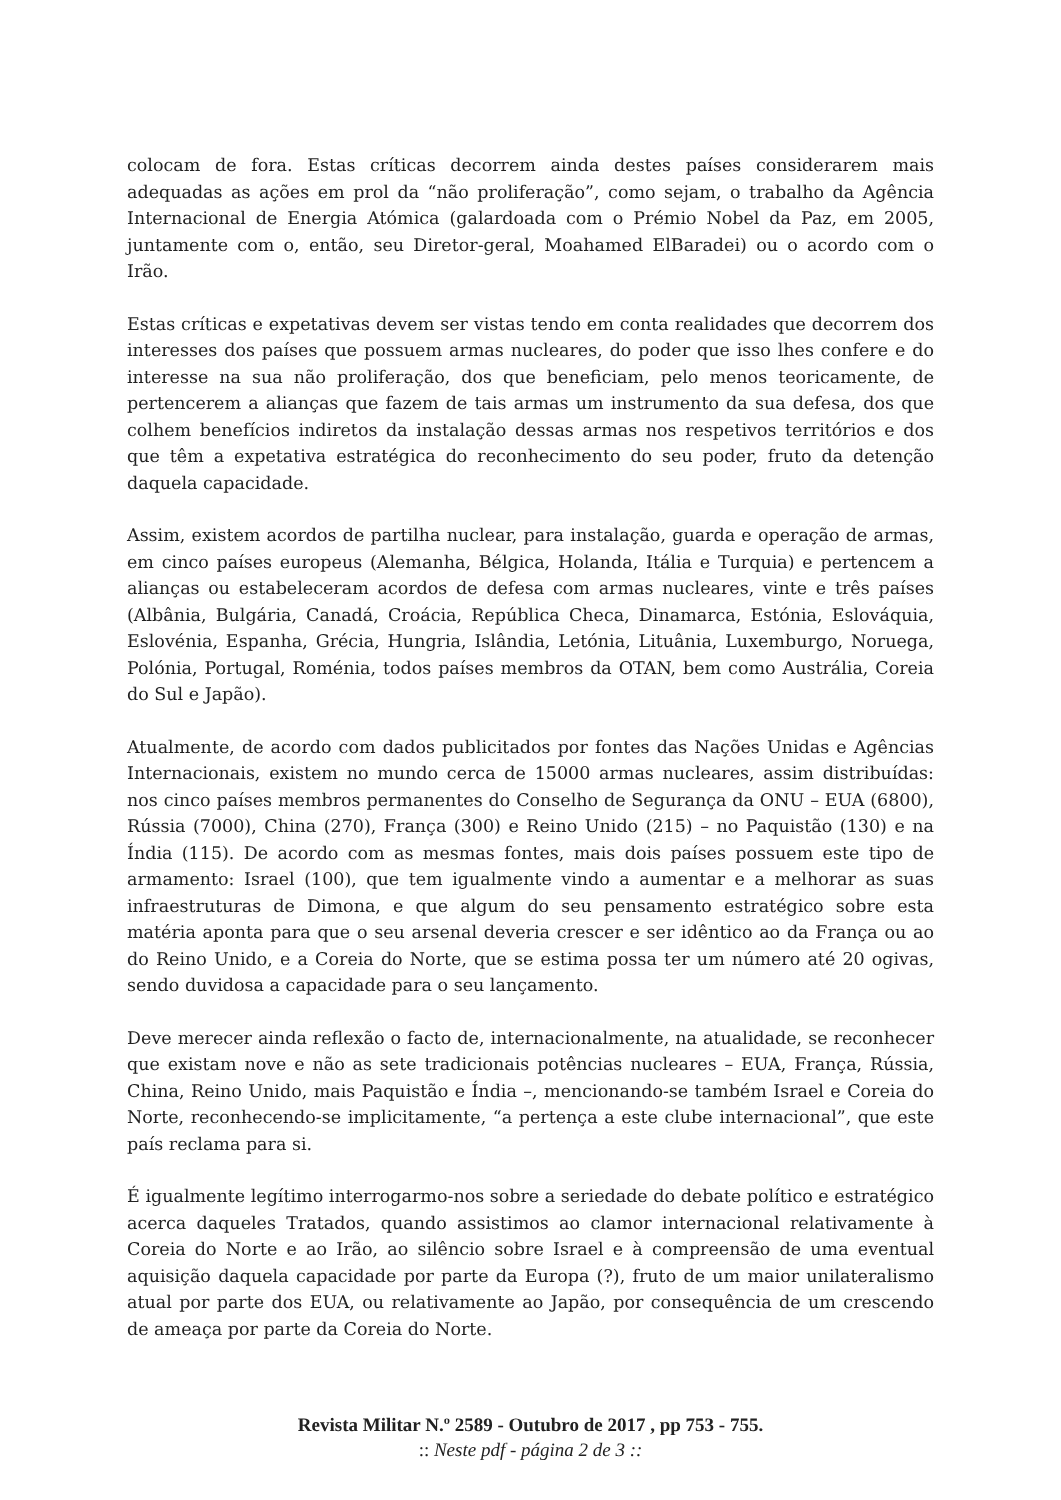colocam de fora. Estas críticas decorrem ainda destes países considerarem mais adequadas as ações em prol da “não proliferação”, como sejam, o trabalho da Agência Internacional de Energia Atómica (galardoada com o Prémio Nobel da Paz, em 2005, juntamente com o, então, seu Diretor-geral, Moahamed ElBaradei) ou o acordo com o Irão.
Estas críticas e expetativas devem ser vistas tendo em conta realidades que decorrem dos interesses dos países que possuem armas nucleares, do poder que isso lhes confere e do interesse na sua não proliferação, dos que beneficiam, pelo menos teoricamente, de pertencerem a alianças que fazem de tais armas um instrumento da sua defesa, dos que colhem benefícios indiretos da instalação dessas armas nos respetivos territórios e dos que têm a expetativa estratégica do reconhecimento do seu poder, fruto da detenção daquela capacidade.
Assim, existem acordos de partilha nuclear, para instalação, guarda e operação de armas, em cinco países europeus (Alemanha, Bélgica, Holanda, Itália e Turquia) e pertencem a alianças ou estabeleceram acordos de defesa com armas nucleares, vinte e três países (Albânia, Bulgária, Canadá, Croácia, República Checa, Dinamarca, Estónia, Eslováquia, Eslovénia, Espanha, Grécia, Hungria, Islândia, Letónia, Lituânia, Luxemburgo, Noruega, Polónia, Portugal, Roménia, todos países membros da OTAN, bem como Austrália, Coreia do Sul e Japão).
Atualmente, de acordo com dados publicitados por fontes das Nações Unidas e Agências Internacionais, existem no mundo cerca de 15000 armas nucleares, assim distribuídas: nos cinco países membros permanentes do Conselho de Segurança da ONU – EUA (6800), Rússia (7000), China (270), França (300) e Reino Unido (215) – no Paquistão (130) e na Índia (115). De acordo com as mesmas fontes, mais dois países possuem este tipo de armamento: Israel (100), que tem igualmente vindo a aumentar e a melhorar as suas infraestruturas de Dimona, e que algum do seu pensamento estratégico sobre esta matéria aponta para que o seu arsenal deveria crescer e ser idêntico ao da França ou ao do Reino Unido, e a Coreia do Norte, que se estima possa ter um número até 20 ogivas, sendo duvidosa a capacidade para o seu lançamento.
Deve merecer ainda reflexão o facto de, internacionalmente, na atualidade, se reconhecer que existam nove e não as sete tradicionais potências nucleares – EUA, França, Rússia, China, Reino Unido, mais Paquistão e Índia –, mencionando-se também Israel e Coreia do Norte, reconhecendo-se implicitamente, “a pertença a este clube internacional”, que este país reclama para si.
É igualmente legítimo interrogarmo-nos sobre a seriedade do debate político e estratégico acerca daqueles Tratados, quando assistimos ao clamor internacional relativamente à Coreia do Norte e ao Irão, ao silêncio sobre Israel e à compreensão de uma eventual aquisição daquela capacidade por parte da Europa (?), fruto de um maior unilateralismo atual por parte dos EUA, ou relativamente ao Japão, por consequência de um crescendo de ameaça por parte da Coreia do Norte.
Revista Militar N.º 2589 - Outubro de 2017 , pp 753 - 755.
:: Neste pdf - página 2 de 3 ::